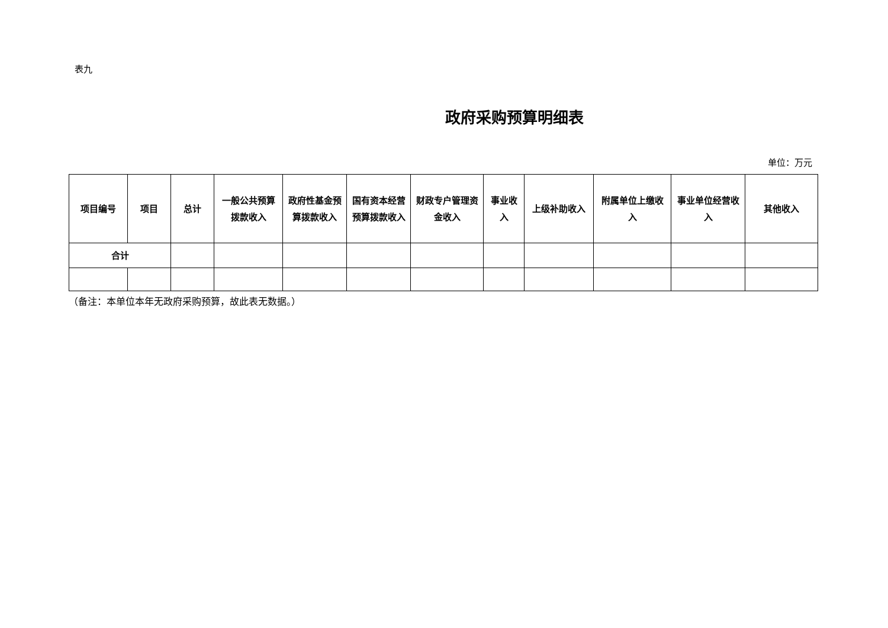表九
政府采购预算明细表
单位：万元
| 项目编号 | 项目 | 总计 | 一般公共预算拨款收入 | 政府性基金预算拨款收入 | 国有资本经营预算拨款收入 | 财政专户管理资金收入 | 事业收入 | 上级补助收入 | 附属单位上缴收入 | 事业单位经营收入 | 其他收入 |
| --- | --- | --- | --- | --- | --- | --- | --- | --- | --- | --- | --- |
| 合计 | | | | | | | | | | | |
（备注：本单位本年无政府采购预算，故此表无数据。）